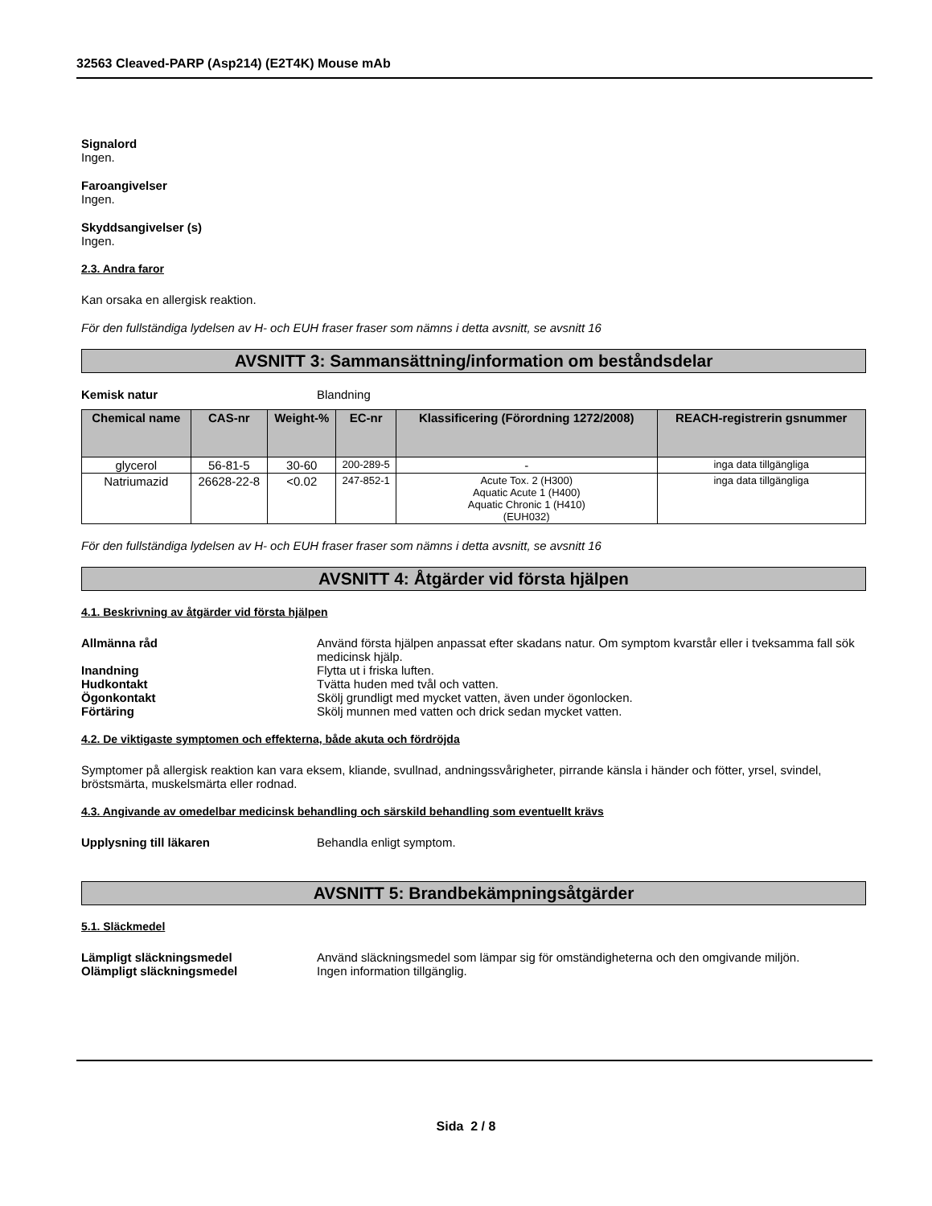32563 Cleaved-PARP (Asp214) (E2T4K) Mouse mAb
Signalord
Ingen.
Faroangivelser
Ingen.
Skyddsangivelser (s)
Ingen.
2.3. Andra faror
Kan orsaka en allergisk reaktion.
För den fullständiga lydelsen av H- och EUH fraser fraser som nämns i detta avsnitt, se avsnitt 16
AVSNITT 3: Sammansättning/information om beståndsdelar
Kemisk natur Blandning
| Chemical name | CAS-nr | Weight-% | EC-nr | Klassificering (Förordning 1272/2008) | REACH-registrerin gsnummer |
| --- | --- | --- | --- | --- | --- |
| glycerol | 56-81-5 | 30-60 | 200-289-5 | - | inga data tillgängliga |
| Natriumazid | 26628-22-8 | <0.02 | 247-852-1 | Acute Tox. 2 (H300) Aquatic Acute 1 (H400) Aquatic Chronic 1 (H410) (EUH032) | inga data tillgängliga |
För den fullständiga lydelsen av H- och EUH fraser fraser som nämns i detta avsnitt, se avsnitt 16
AVSNITT 4: Åtgärder vid första hjälpen
4.1. Beskrivning av åtgärder vid första hjälpen
Allmänna råd Använd första hjälpen anpassat efter skadans natur. Om symptom kvarstår eller i tveksamma fall sök medicinsk hjälp.
Inandning Flytta ut i friska luften.
Hudkontakt Tvätta huden med tvål och vatten.
Ögonkontakt Skölj grundligt med mycket vatten, även under ögonlocken.
Förtäring Skölj munnen med vatten och drick sedan mycket vatten.
4.2. De viktigaste symptomen och effekterna, både akuta och fördröjda
Symptomer på allergisk reaktion kan vara eksem, kliande, svullnad, andningssvårigheter, pirrande känsla i händer och fötter, yrsel, svindel, bröstsmärta, muskelsmärta eller rodnad.
4.3. Angivande av omedelbar medicinsk behandling och särskild behandling som eventuellt krävs
Upplysning till läkaren Behandla enligt symptom.
AVSNITT 5: Brandbekämpningsåtgärder
5.1. Släckmedel
Lämpligt släckningsmedel Använd släckningsmedel som lämpar sig för omständigheterna och den omgivande miljön.
Olämpligt släckningsmedel Ingen information tillgänglig.
Sida 2 / 8